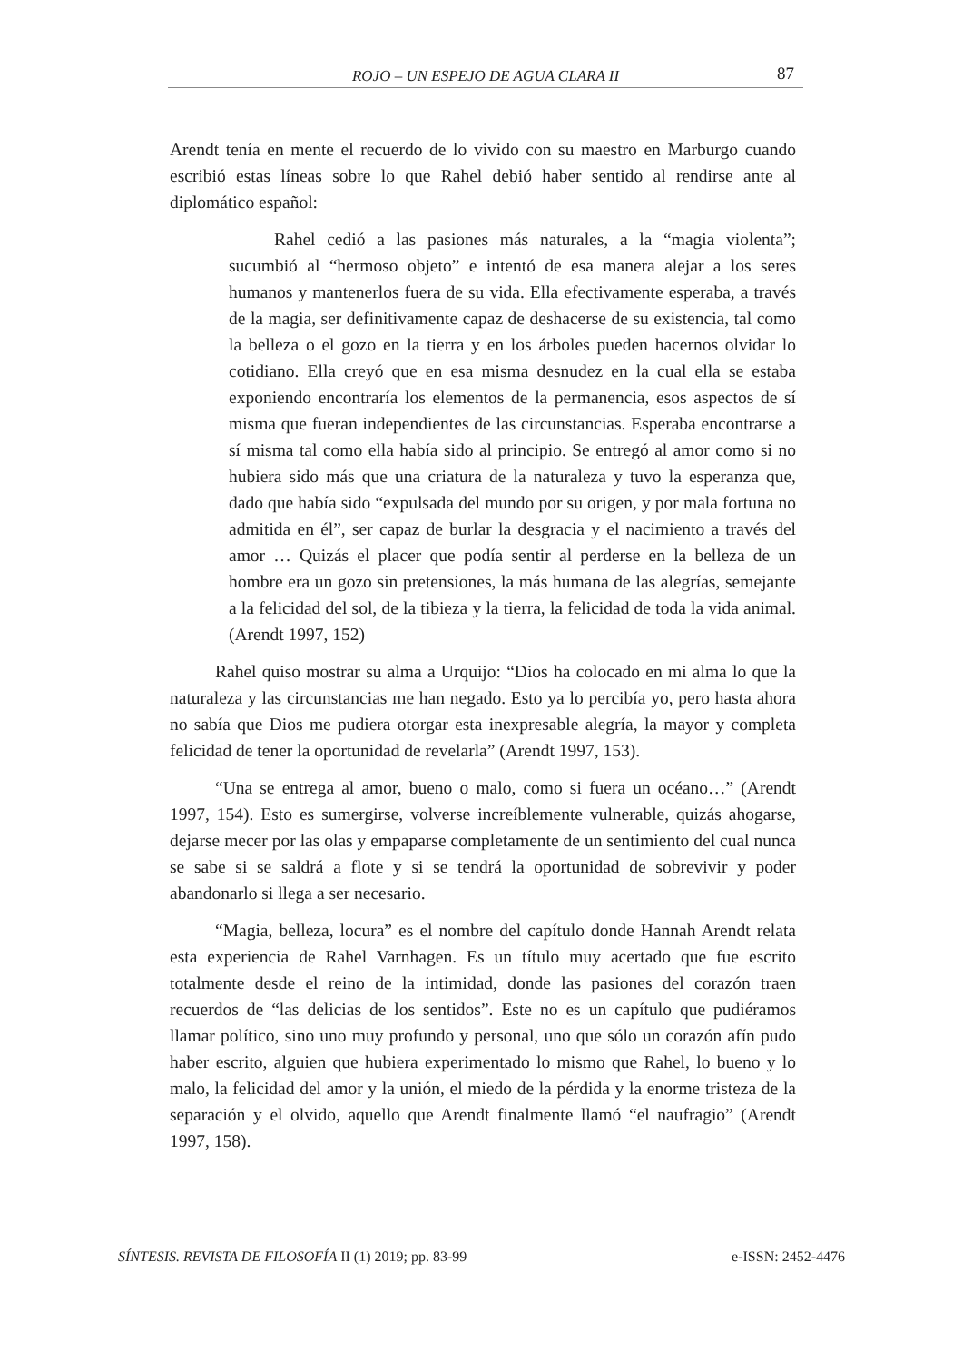ROJO – UN ESPEJO DE AGUA CLARA II 87
Arendt tenía en mente el recuerdo de lo vivido con su maestro en Marburgo cuando escribió estas líneas sobre lo que Rahel debió haber sentido al rendirse ante al diplomático español:
Rahel cedió a las pasiones más naturales, a la “magia violenta”; sucumbió al “hermoso objeto” e intentó de esa manera alejar a los seres humanos y mantenerlos fuera de su vida. Ella efectivamente esperaba, a través de la magia, ser definitivamente capaz de deshacerse de su existencia, tal como la belleza o el gozo en la tierra y en los árboles pueden hacernos olvidar lo cotidiano. Ella creyó que en esa misma desnudez en la cual ella se estaba exponiendo encontraría los elementos de la permanencia, esos aspectos de sí misma que fueran independientes de las circunstancias. Esperaba encontrarse a sí misma tal como ella había sido al principio. Se entregó al amor como si no hubiera sido más que una criatura de la naturaleza y tuvo la esperanza que, dado que había sido “expulsada del mundo por su origen, y por mala fortuna no admitida en él”, ser capaz de burlar la desgracia y el nacimiento a través del amor … Quizás el placer que podía sentir al perderse en la belleza de un hombre era un gozo sin pretensiones, la más humana de las alegrías, semejante a la felicidad del sol, de la tibieza y la tierra, la felicidad de toda la vida animal. (Arendt 1997, 152)
Rahel quiso mostrar su alma a Urquijo: “Dios ha colocado en mi alma lo que la naturaleza y las circunstancias me han negado. Esto ya lo percibía yo, pero hasta ahora no sabía que Dios me pudiera otorgar esta inexpresable alegría, la mayor y completa felicidad de tener la oportunidad de revelarla” (Arendt 1997, 153).
“Una se entrega al amor, bueno o malo, como si fuera un océano…” (Arendt 1997, 154). Esto es sumergirse, volverse increíblemente vulnerable, quizás ahogarse, dejarse mecer por las olas y empaparse completamente de un sentimiento del cual nunca se sabe si se saldrá a flote y si se tendrá la oportunidad de sobrevivir y poder abandonarlo si llega a ser necesario.
“Magia, belleza, locura” es el nombre del capítulo donde Hannah Arendt relata esta experiencia de Rahel Varnhagen. Es un título muy acertado que fue escrito totalmente desde el reino de la intimidad, donde las pasiones del corazón traen recuerdos de “las delicias de los sentidos”. Este no es un capítulo que pudiéramos llamar político, sino uno muy profundo y personal, uno que sólo un corazón afín pudo haber escrito, alguien que hubiera experimentado lo mismo que Rahel, lo bueno y lo malo, la felicidad del amor y la unión, el miedo de la pérdida y la enorme tristeza de la separación y el olvido, aquello que Arendt finalmente llamó “el naufragio” (Arendt 1997, 158).
SÍNTESIS. REVISTA DE FILOSOFÍA II (1) 2019; pp. 83-99 e-ISSN: 2452-4476